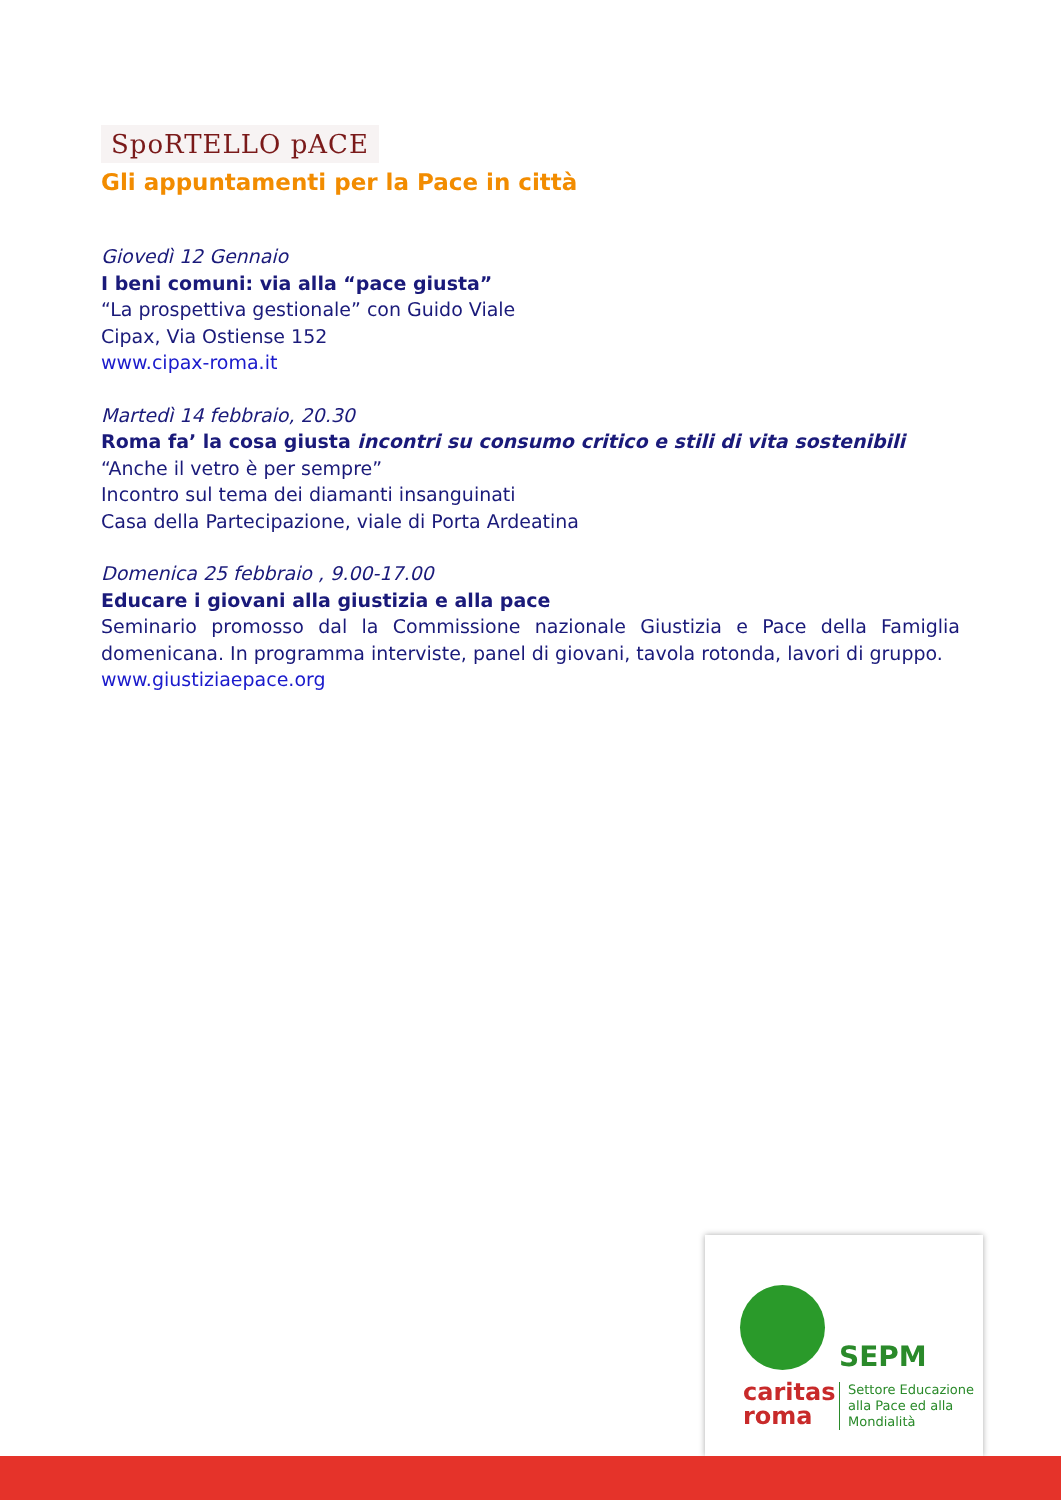SpoRTELLO pACE
Gli appuntamenti per la Pace in città
Giovedì 12 Gennaio
I beni comuni: via alla “pace giusta”
“La prospettiva gestionale” con Guido Viale
Cipax, Via Ostiense 152
www.cipax-roma.it
Martedì 14 febbraio, 20.30
Roma fa’ la cosa giusta incontri su consumo critico e stili di vita sostenibili
“Anche il vetro è per sempre”
Incontro sul tema dei diamanti insanguinati
Casa della Partecipazione, viale di Porta Ardeatina
Domenica 25 febbraio , 9.00-17.00
Educare i giovani alla giustizia e alla pace
Seminario promosso dal la Commissione nazionale Giustizia e Pace della Famiglia domenicana. In programma interviste, panel di giovani, tavola rotonda, lavori di gruppo.
www.giustiziaepace.org
SEPM
caritas
roma
Settore Educazione
alla Pace ed alla
Mondialità